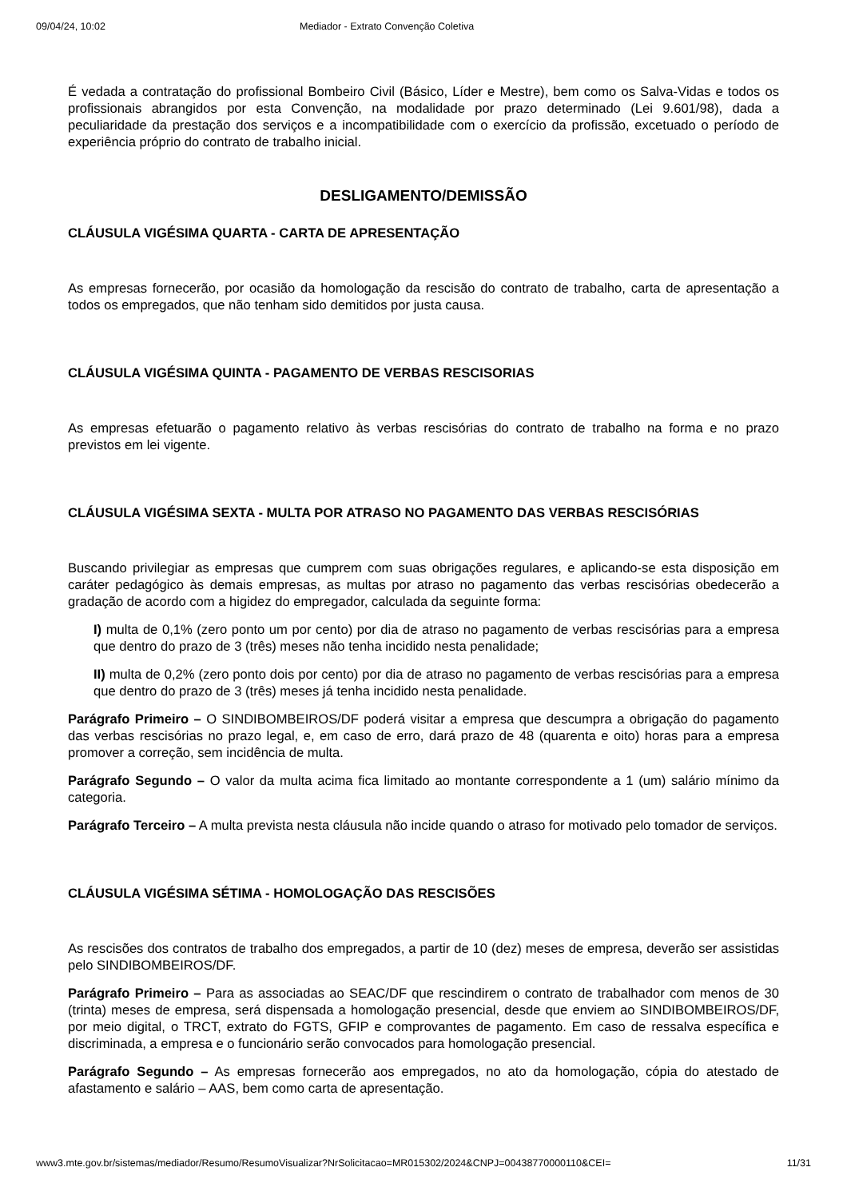09/04/24, 10:02 Mediador - Extrato Convenção Coletiva
É vedada a contratação do profissional Bombeiro Civil (Básico, Líder e Mestre), bem como os Salva-Vidas e todos os profissionais abrangidos por esta Convenção, na modalidade por prazo determinado (Lei 9.601/98), dada a peculiaridade da prestação dos serviços e a incompatibilidade com o exercício da profissão, excetuado o período de experiência próprio do contrato de trabalho inicial.
DESLIGAMENTO/DEMISSÃO
CLÁUSULA VIGÉSIMA QUARTA - CARTA DE APRESENTAÇÃO
As empresas fornecerão, por ocasião da homologação da rescisão do contrato de trabalho, carta de apresentação a todos os empregados, que não tenham sido demitidos por justa causa.
CLÁUSULA VIGÉSIMA QUINTA - PAGAMENTO DE VERBAS RESCISORIAS
As empresas efetuarão o pagamento relativo às verbas rescisórias do contrato de trabalho na forma e no prazo previstos em lei vigente.
CLÁUSULA VIGÉSIMA SEXTA - MULTA POR ATRASO NO PAGAMENTO DAS VERBAS RESCISÓRIAS
Buscando privilegiar as empresas que cumprem com suas obrigações regulares, e aplicando-se esta disposição em caráter pedagógico às demais empresas, as multas por atraso no pagamento das verbas rescisórias obedecerão a gradação de acordo com a higidez do empregador, calculada da seguinte forma:
I) multa de 0,1% (zero ponto um por cento) por dia de atraso no pagamento de verbas rescisórias para a empresa que dentro do prazo de 3 (três) meses não tenha incidido nesta penalidade;
II) multa de 0,2% (zero ponto dois por cento) por dia de atraso no pagamento de verbas rescisórias para a empresa que dentro do prazo de 3 (três) meses já tenha incidido nesta penalidade.
Parágrafo Primeiro – O SINDIBOMBEIROS/DF poderá visitar a empresa que descumpra a obrigação do pagamento das verbas rescisórias no prazo legal, e, em caso de erro, dará prazo de 48 (quarenta e oito) horas para a empresa promover a correção, sem incidência de multa.
Parágrafo Segundo – O valor da multa acima fica limitado ao montante correspondente a 1 (um) salário mínimo da categoria.
Parágrafo Terceiro – A multa prevista nesta cláusula não incide quando o atraso for motivado pelo tomador de serviços.
CLÁUSULA VIGÉSIMA SÉTIMA - HOMOLOGAÇÃO DAS RESCISÕES
As rescisões dos contratos de trabalho dos empregados, a partir de 10 (dez) meses de empresa, deverão ser assistidas pelo SINDIBOMBEIROS/DF.
Parágrafo Primeiro – Para as associadas ao SEAC/DF que rescindirem o contrato de trabalhador com menos de 30 (trinta) meses de empresa, será dispensada a homologação presencial, desde que enviem ao SINDIBOMBEIROS/DF, por meio digital, o TRCT, extrato do FGTS, GFIP e comprovantes de pagamento. Em caso de ressalva específica e discriminada, a empresa e o funcionário serão convocados para homologação presencial.
Parágrafo Segundo – As empresas fornecerão aos empregados, no ato da homologação, cópia do atestado de afastamento e salário – AAS, bem como carta de apresentação.
www3.mte.gov.br/sistemas/mediador/Resumo/ResumoVisualizar?NrSolicitacao=MR015302/2024&CNPJ=00438770000110&CEI= 11/31